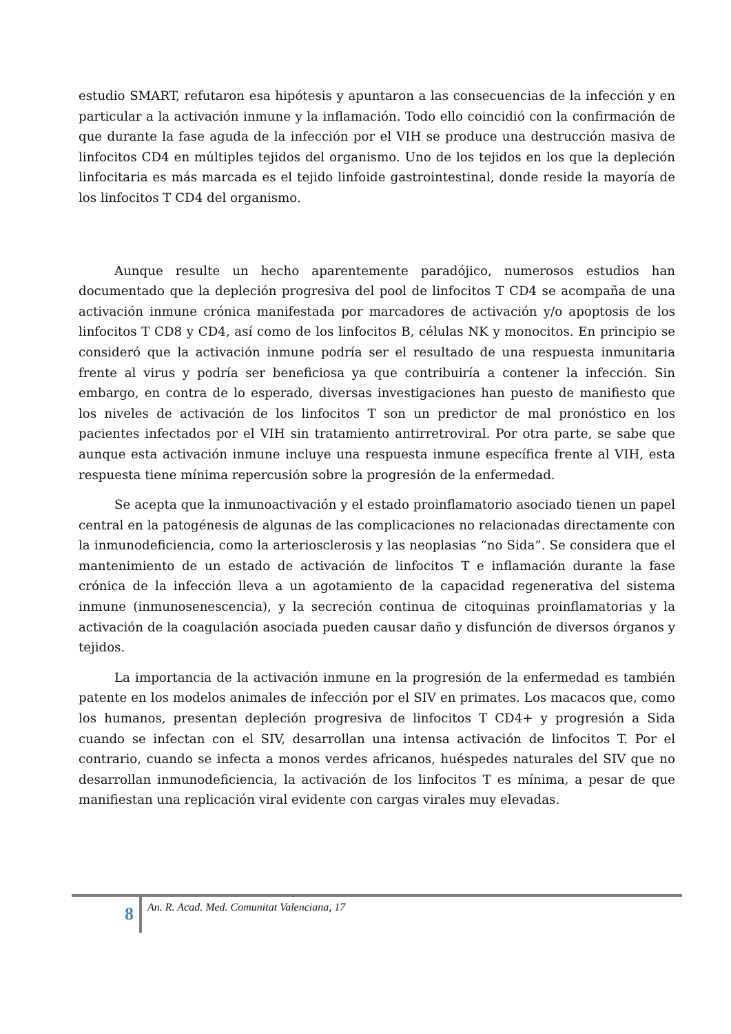estudio SMART, refutaron esa hipótesis y apuntaron a las consecuencias de la infección y en particular a la activación inmune y la inflamación. Todo ello coincidió con la confirmación de que durante la fase aguda de la infección por el VIH se produce una destrucción masiva de linfocitos CD4 en múltiples tejidos del organismo. Uno de los tejidos en los que la depleción linfocitaria es más marcada es el tejido linfoide gastrointestinal, donde reside la mayoría de los linfocitos T CD4 del organismo.
Aunque resulte un hecho aparentemente paradójico, numerosos estudios han documentado que la depleción progresiva del pool de linfocitos T CD4 se acompaña de una activación inmune crónica manifestada por marcadores de activación y/o apoptosis de los linfocitos T CD8 y CD4, así como de los linfocitos B, células NK y monocitos. En principio se consideró que la activación inmune podría ser el resultado de una respuesta inmunitaria frente al virus y podría ser beneficiosa ya que contribuiría a contener la infección. Sin embargo, en contra de lo esperado, diversas investigaciones han puesto de manifiesto que los niveles de activación de los linfocitos T son un predictor de mal pronóstico en los pacientes infectados por el VIH sin tratamiento antirretroviral. Por otra parte, se sabe que aunque esta activación inmune incluye una respuesta inmune específica frente al VIH, esta respuesta tiene mínima repercusión sobre la progresión de la enfermedad.
Se acepta que la inmunoactivación y el estado proinflamatorio asociado tienen un papel central en la patogénesis de algunas de las complicaciones no relacionadas directamente con la inmunodeficiencia, como la arteriosclerosis y las neoplasias “no Sida”. Se considera que el mantenimiento de un estado de activación de linfocitos T e inflamación durante la fase crónica de la infección lleva a un agotamiento de la capacidad regenerativa del sistema inmune (inmunosenescencia), y la secreción continua de citoquinas proinflamatorias y la activación de la coagulación asociada pueden causar daño y disfunción de diversos órganos y tejidos.
La importancia de la activación inmune en la progresión de la enfermedad es también patente en los modelos animales de infección por el SIV en primates. Los macacos que, como los humanos, presentan depleción progresiva de linfocitos T CD4+ y progresión a Sida cuando se infectan con el SIV, desarrollan una intensa activación de linfocitos T. Por el contrario, cuando se infecta a monos verdes africanos, huéspedes naturales del SIV que no desarrollan inmunodeficiencia, la activación de los linfocitos T es mínima, a pesar de que manifiestan una replicación viral evidente con cargas virales muy elevadas.
8
An. R. Acad. Med. Comunitat Valenciana, 17